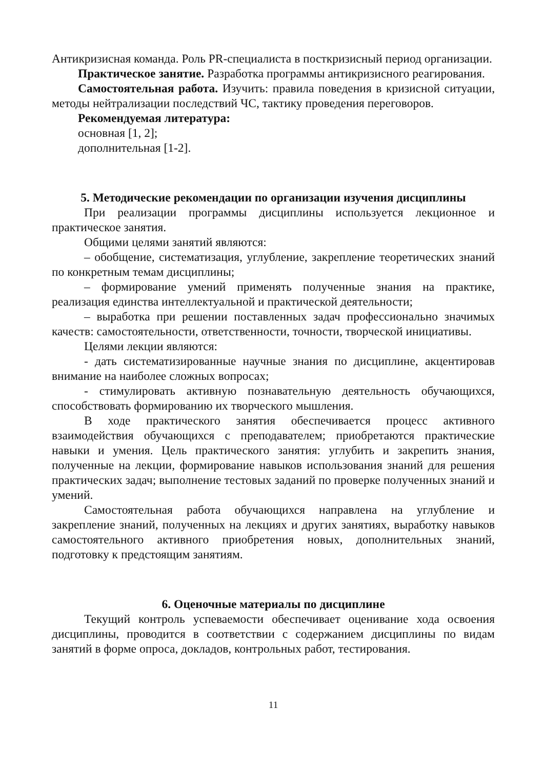Антикризисная команда. Роль PR-специалиста в посткризисный период организации.
Практическое занятие. Разработка программы антикризисного реагирования.
Самостоятельная работа. Изучить: правила поведения в кризисной ситуации, методы нейтрализации последствий ЧС, тактику проведения переговоров.
Рекомендуемая литература:
основная [1, 2];
дополнительная [1-2].
5. Методические рекомендации по организации изучения дисциплины
При реализации программы дисциплины используется лекционное и практическое занятия.
Общими целями занятий являются:
– обобщение, систематизация, углубление, закрепление теоретических знаний по конкретным темам дисциплины;
– формирование умений применять полученные знания на практике, реализация единства интеллектуальной и практической деятельности;
– выработка при решении поставленных задач профессионально значимых качеств: самостоятельности, ответственности, точности, творческой инициативы.
Целями лекции являются:
- дать систематизированные научные знания по дисциплине, акцентировав внимание на наиболее сложных вопросах;
- стимулировать активную познавательную деятельность обучающихся, способствовать формированию их творческого мышления.
В ходе практического занятия обеспечивается процесс активного взаимодействия обучающихся с преподавателем; приобретаются практические навыки и умения. Цель практического занятия: углубить и закрепить знания, полученные на лекции, формирование навыков использования знаний для решения практических задач; выполнение тестовых заданий по проверке полученных знаний и умений.
Самостоятельная работа обучающихся направлена на углубление и закрепление знаний, полученных на лекциях и других занятиях, выработку навыков самостоятельного активного приобретения новых, дополнительных знаний, подготовку к предстоящим занятиям.
6. Оценочные материалы по дисциплине
Текущий контроль успеваемости обеспечивает оценивание хода освоения дисциплины, проводится в соответствии с содержанием дисциплины по видам занятий в форме опроса, докладов, контрольных работ, тестирования.
11